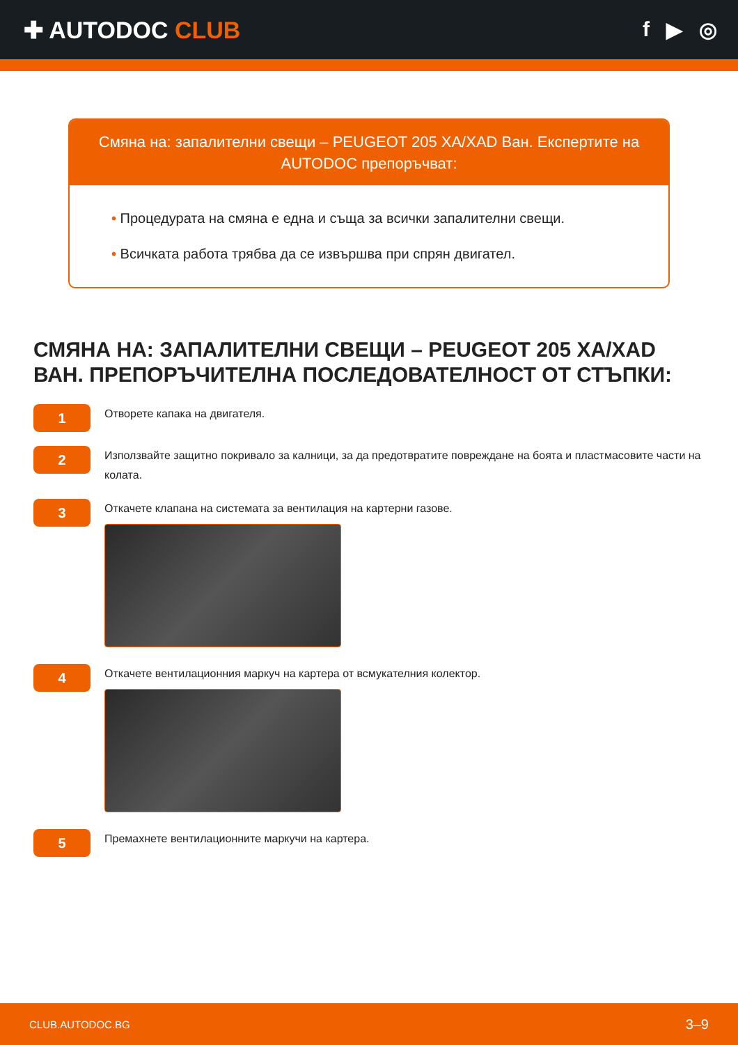✚ AUTODOC CLUB f ▶ ◎
Смяна на: запалителни свещи – PEUGEOT 205 XA/XAD Ван. Експертите на AUTODOC препоръчват:
• Процедурата на смяна е една и съща за всички запалителни свещи.
• Всичката работа трябва да се извършва при спрян двигател.
СМЯНА НА: ЗАПАЛИТЕЛНИ СВЕЩИ – PEUGEOT 205 XA/XAD ВАН. ПРЕПОРЪЧИТЕЛНА ПОСЛЕДОВАТЕЛНОСТ ОТ СТЪПКИ:
1
Отворете капака на двигателя.
2
Използвайте защитно покривало за калници, за да предотвратите повреждане на боята и пластмасовите части на колата.
3
Откачете клапана на системата за вентилация на картерни газове.
4
Откачете вентилационния маркуч на картера от всмукателния колектор.
5
Премахнете вентилационните маркучи на картера.
CLUB.AUTODOC.BG 3–9